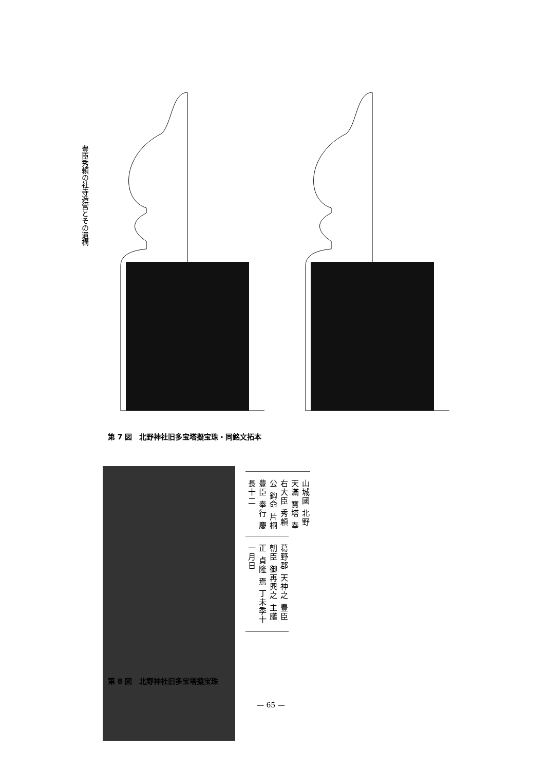豊臣秀頼の社寺造営とその遺構
第 7 図　北野神社旧多宝塔擬宝珠・同銘文拓本
山城國 北野 天滿 寳塔 奉 右大臣 秀頼公 鈎命 片桐 豊臣 奉行 慶長十二
葛野郡 天神之 豊臣朝臣 御再興之 主膳正 貞隆 焉 丁未季十一月日
第 8 図　北野神社旧多宝塔擬宝珠
— 65 —